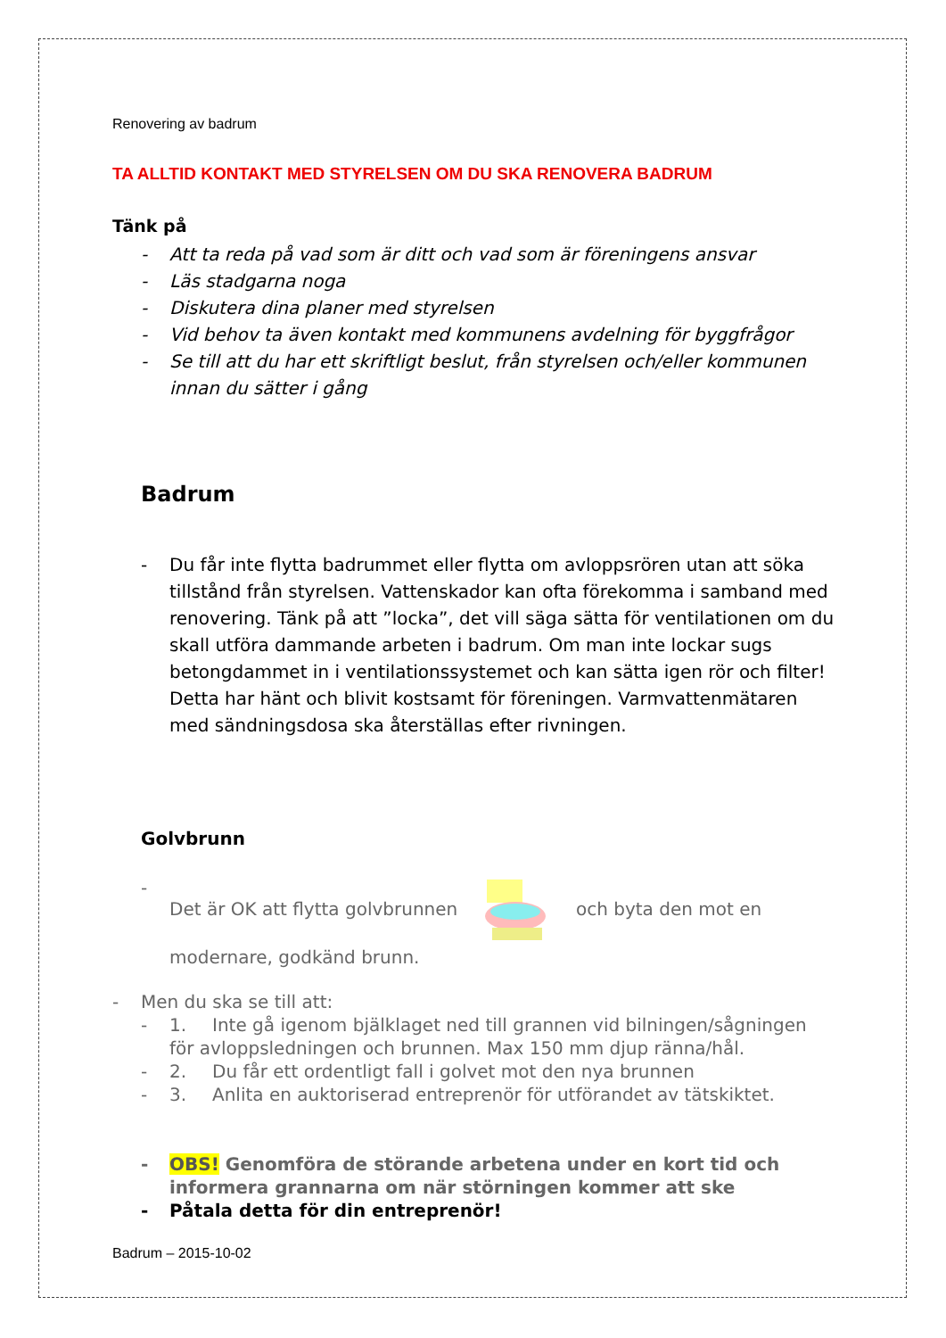Renovering av badrum
TA ALLTID KONTAKT MED STYRELSEN OM DU SKA RENOVERA BADRUM
Tänk på
- Att ta reda på vad som är ditt och vad som är föreningens ansvar
- Läs stadgarna noga
- Diskutera dina planer med styrelsen
- Vid behov ta även kontakt med kommunens avdelning för byggfrågor
- Se till att du har ett skriftligt beslut, från styrelsen och/eller kommunen innan du sätter i gång
Badrum
- Du får inte flytta badrummet eller flytta om avloppsrören utan att söka tillstånd från styrelsen. Vattenskador kan ofta förekomma i samband med renovering. Tänk på att ”locka”, det vill säga sätta för ventilationen om du skall utföra dammande arbeten i badrum. Om man inte lockar sugs betongdammet in i ventilationssystemet och kan sätta igen rör och filter! Detta har hänt och blivit kostsamt för föreningen. Varmvattenmätaren med sändningsdosa ska återställas efter rivningen.
Golvbrunn
- Det är OK att flytta golvbrunnen och byta den mot en modernare, godkänd brunn.
- Men du ska se till att:
- 1. Inte gå igenom bjälklaget ned till grannen vid bilningen/sågningen för avloppsledningen och brunnen. Max 150 mm djup ränna/hål.
- 2. Du får ett ordentligt fall i golvet mot den nya brunnen
- 3. Anlita en auktoriserad entreprenör för utförandet av tätskiktet.
- OBS! Genomföra de störande arbetena under en kort tid och informera grannarna om när störningen kommer att ske
- Påtala detta för din entreprenör!
Badrum – 2015-10-02